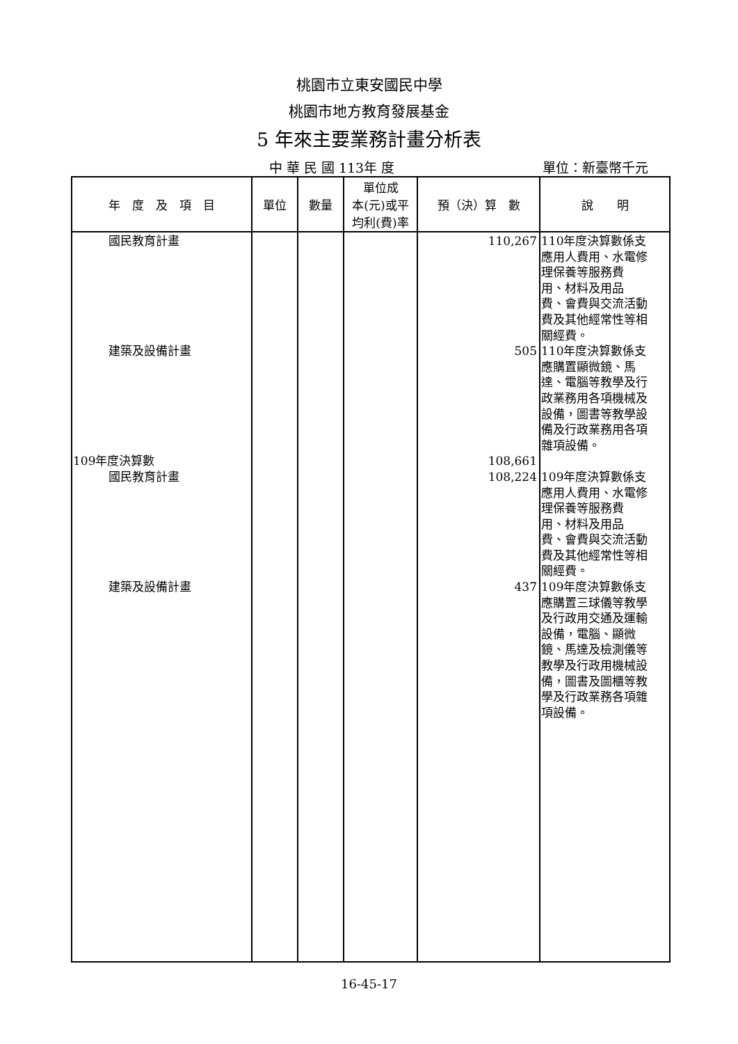桃園市立東安國民中學
桃園市地方教育發展基金
5 年來主要業務計畫分析表
中 華 民 國 113年 度 單位：新臺幣千元
| 年 度 及 項 目 | 單位 | 數量 | 單位成 本(元)或平 均利(費)率 | 預（決）算 數 | 說 明 |
| --- | --- | --- | --- | --- | --- |
| 國民教育計畫 建築及設備計畫 109年度決算數 國民教育計畫 建築及設備計畫 | | | | 110,267 505 108,661 108,224 437 | 110年度決算數係支 應用人費用、水電修 理保養等服務費 用、材料及用品 費、會費與交流活動 費及其他經常性等相 關經費。 110年度決算數係支 應購置顯微鏡、馬 達、電腦等教學及行 政業務用各項機械及 設備，圖書等教學設 備及行政業務用各項 雜項設備。 109年度決算數係支 應用人費用、水電修 理保養等服務費 用、材料及用品 費、會費與交流活動 費及其他經常性等相 關經費。 109年度決算數係支 應購置三球儀等教學 及行政用交通及運輸 設備，電腦、顯微 鏡、馬達及檢測儀等 教學及行政用機械設 備，圖書及圖櫃等教 學及行政業務各項雜 項設備。 |
16-45-17